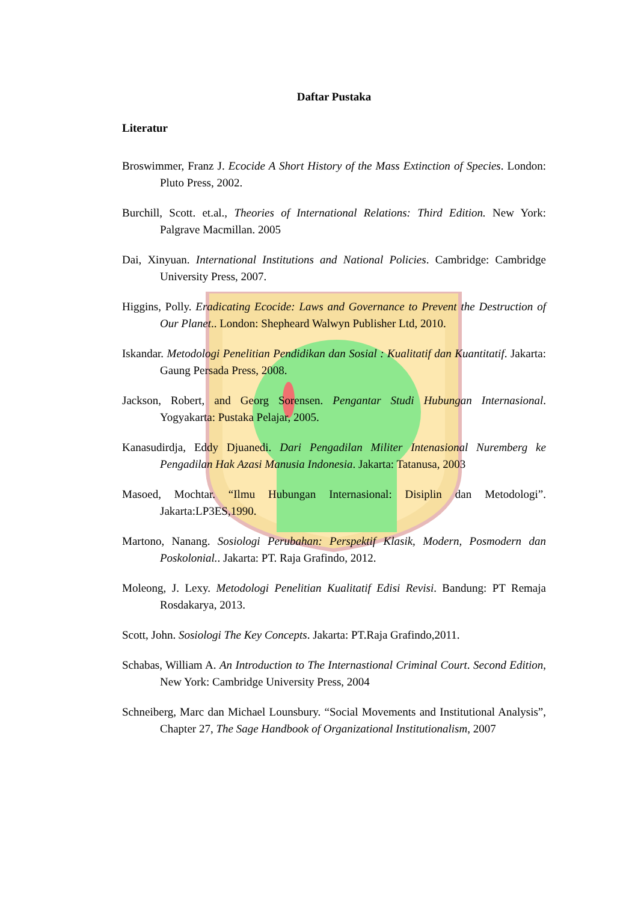Daftar Pustaka
Literatur
Broswimmer, Franz J. Ecocide A Short History of the Mass Extinction of Species. London: Pluto Press, 2002.
Burchill, Scott. et.al., Theories of International Relations: Third Edition. New York: Palgrave Macmillan. 2005
Dai, Xinyuan. International Institutions and National Policies. Cambridge: Cambridge University Press, 2007.
Higgins, Polly. Eradicating Ecocide: Laws and Governance to Prevent the Destruction of Our Planet.. London: Shepheard Walwyn Publisher Ltd, 2010.
Iskandar. Metodologi Penelitian Pendidikan dan Sosial : Kualitatif dan Kuantitatif. Jakarta: Gaung Persada Press, 2008.
Jackson, Robert, and Georg Sorensen. Pengantar Studi Hubungan Internasional. Yogyakarta: Pustaka Pelajar, 2005.
Kanasudirdja, Eddy Djuanedi. Dari Pengadilan Militer Intenasional Nuremberg ke Pengadilan Hak Azasi Manusia Indonesia. Jakarta: Tatanusa, 2003
Masoed, Mochtar. “Ilmu Hubungan Internasional: Disiplin dan Metodologi”. Jakarta:LP3ES,1990.
Martono, Nanang. Sosiologi Perubahan: Perspektif Klasik, Modern, Posmodern dan Poskolonial.. Jakarta: PT. Raja Grafindo, 2012.
Moleong, J. Lexy. Metodologi Penelitian Kualitatif Edisi Revisi. Bandung: PT Remaja Rosdakarya, 2013.
Scott, John. Sosiologi The Key Concepts. Jakarta: PT.Raja Grafindo,2011.
Schabas, William A. An Introduction to The Internastional Criminal Court. Second Edition, New York: Cambridge University Press, 2004
Schneiberg, Marc dan Michael Lounsbury. “Social Movements and Institutional Analysis”, Chapter 27, The Sage Handbook of Organizational Institutionalism, 2007